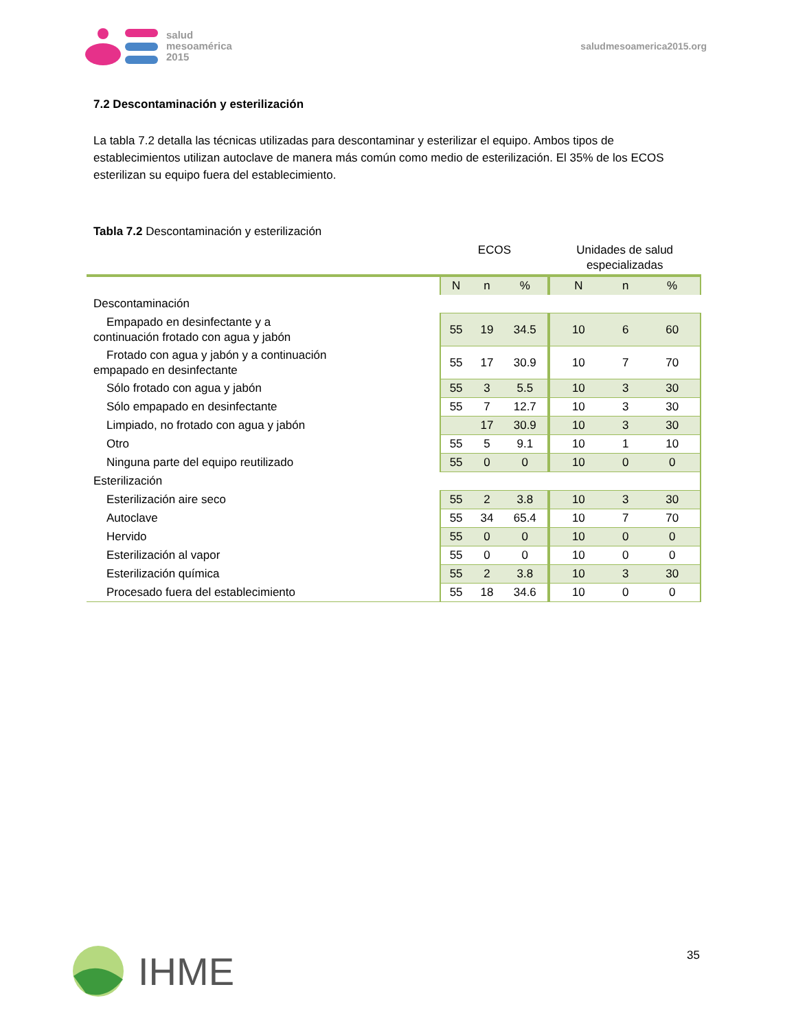salud
mesoamérica
2015
saludmesoamerica2015.org
7.2 Descontaminación y esterilización
La tabla 7.2 detalla las técnicas utilizadas para descontaminar y esterilizar el equipo. Ambos tipos de establecimientos utilizan autoclave de manera más común como medio de esterilización. El 35% de los ECOS esterilizan su equipo fuera del establecimiento.
Tabla 7.2 Descontaminación y esterilización
| | ECOS | | | Unidades de salud especializadas | | |
| --- | --- | --- | --- | --- | --- | --- |
| | N | n | % | N | n | % |
| Descontaminación | | | | | | |
| Empapado en desinfectante y a continuación frotado con agua y jabón | 55 | 19 | 34.5 | 10 | 6 | 60 |
| Frotado con agua y jabón y a continuación empapado en desinfectante | 55 | 17 | 30.9 | 10 | 7 | 70 |
| Sólo frotado con agua y jabón | 55 | 3 | 5.5 | 10 | 3 | 30 |
| Sólo empapado en desinfectante | 55 | 7 | 12.7 | 10 | 3 | 30 |
| Limpiado, no frotado con agua y jabón | | 17 | 30.9 | 10 | 3 | 30 |
| Otro | 55 | 5 | 9.1 | 10 | 1 | 10 |
| Ninguna parte del equipo reutilizado | 55 | 0 | 0 | 10 | 0 | 0 |
| Esterilización | | | | | | |
| Esterilización aire seco | 55 | 2 | 3.8 | 10 | 3 | 30 |
| Autoclave | 55 | 34 | 65.4 | 10 | 7 | 70 |
| Hervido | 55 | 0 | 0 | 10 | 0 | 0 |
| Esterilización al vapor | 55 | 0 | 0 | 10 | 0 | 0 |
| Esterilización química | 55 | 2 | 3.8 | 10 | 3 | 30 |
| Procesado fuera del establecimiento | 55 | 18 | 34.6 | 10 | 0 | 0 |
35 IHME